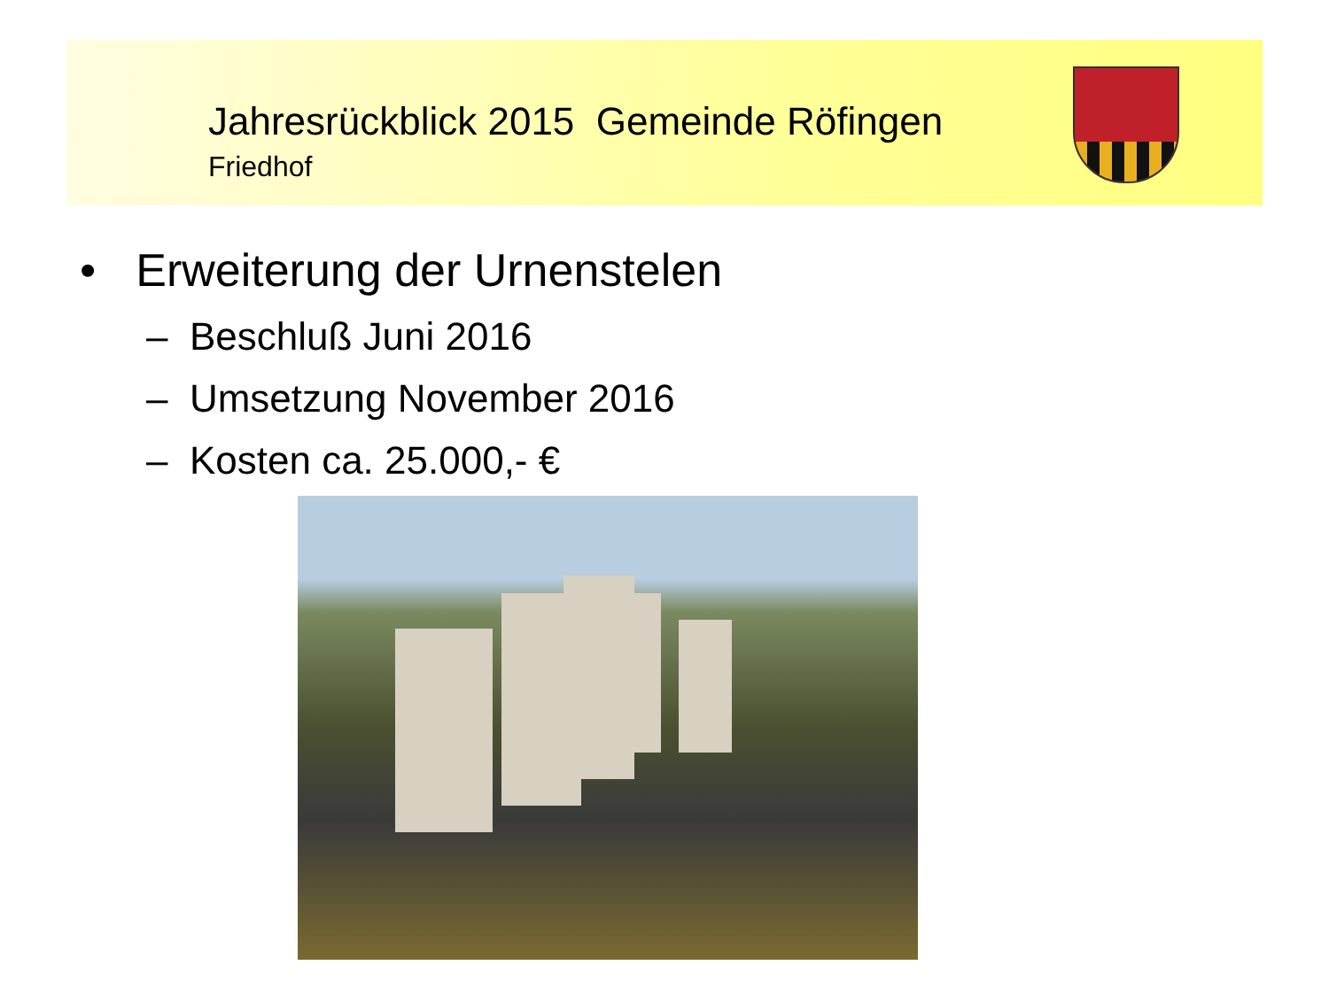Jahresrückblick 2015 Gemeinde Röfingen
Friedhof
• Erweiterung der Urnenstelen
– Beschluß Juni 2016
– Umsetzung November 2016
– Kosten ca. 25.000,- €